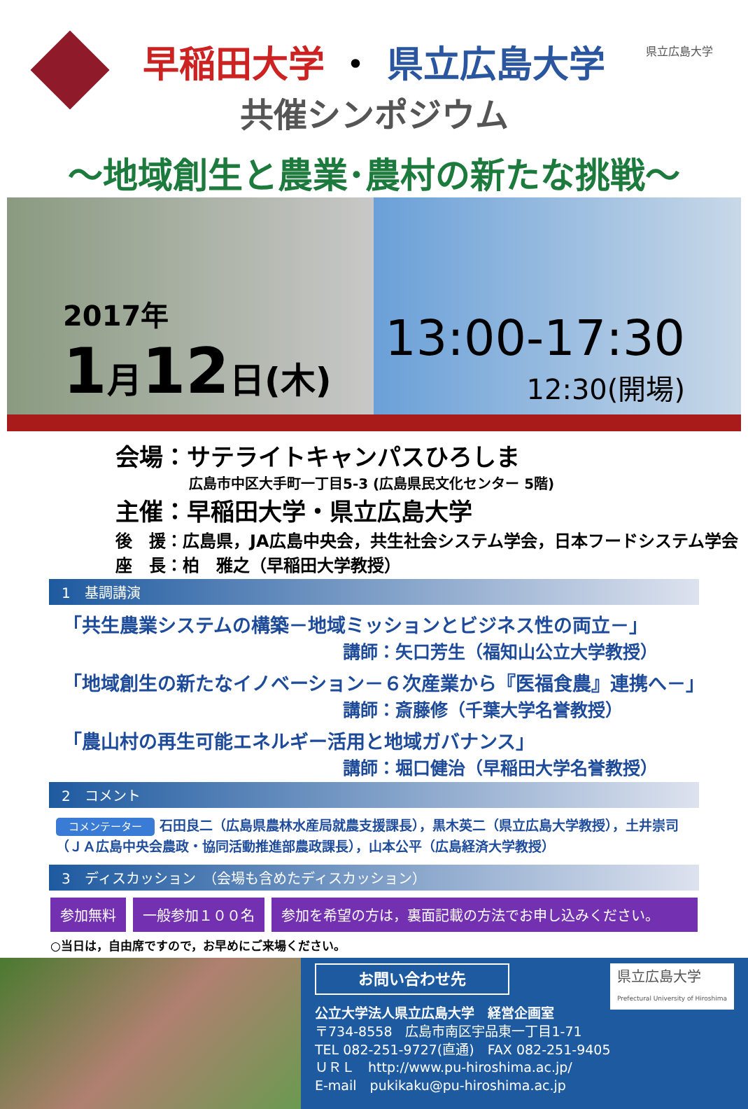県立広島大学
早稲田大学 ・ 県立広島大学
共催シンポジウム
～地域創生と農業･農村の新たな挑戦～
2017年
1月12日(木)
13:00-17:30
12:30(開場)
会場：サテライトキャンパスひろしま
広島市中区大手町一丁目5-3 (広島県民文化センター 5階)
主催：早稲田大学・県立広島大学
後　援：広島県，JA広島中央会，共生社会システム学会，日本フードシステム学会
座　長：柏　雅之（早稲田大学教授）
1　基調講演
「共生農業システムの構築－地域ミッションとビジネス性の両立－」
講師：矢口芳生（福知山公立大学教授）
「地域創生の新たなイノベーション－６次産業から『医福食農』連携へ－」
講師：斎藤修（千葉大学名誉教授）
「農山村の再生可能エネルギー活用と地域ガバナンス」
講師：堀口健治（早稲田大学名誉教授）
2　コメント
コメンテーター 石田良二（広島県農林水産局就農支援課長），黒木英二（県立広島大学教授），土井崇司（ＪＡ広島中央会農政・協同活動推進部農政課長），山本公平（広島経済大学教授）
3　ディスカッション　（会場も含めたディスカッション）
参加無料 一般参加１００名 参加を希望の方は，裏面記載の方法でお申し込みください。
○当日は，自由席ですので，お早めにご来場ください。
県立広島大学
Prefectural University of Hiroshima
お問い合わせ先
公立大学法人県立広島大学　経営企画室
〒734-8558　広島市南区宇品東一丁目1-71
TEL 082-251-9727(直通)　FAX 082-251-9405
ＵＲＬ　http://www.pu-hiroshima.ac.jp/
E-mail　pukikaku@pu-hiroshima.ac.jp